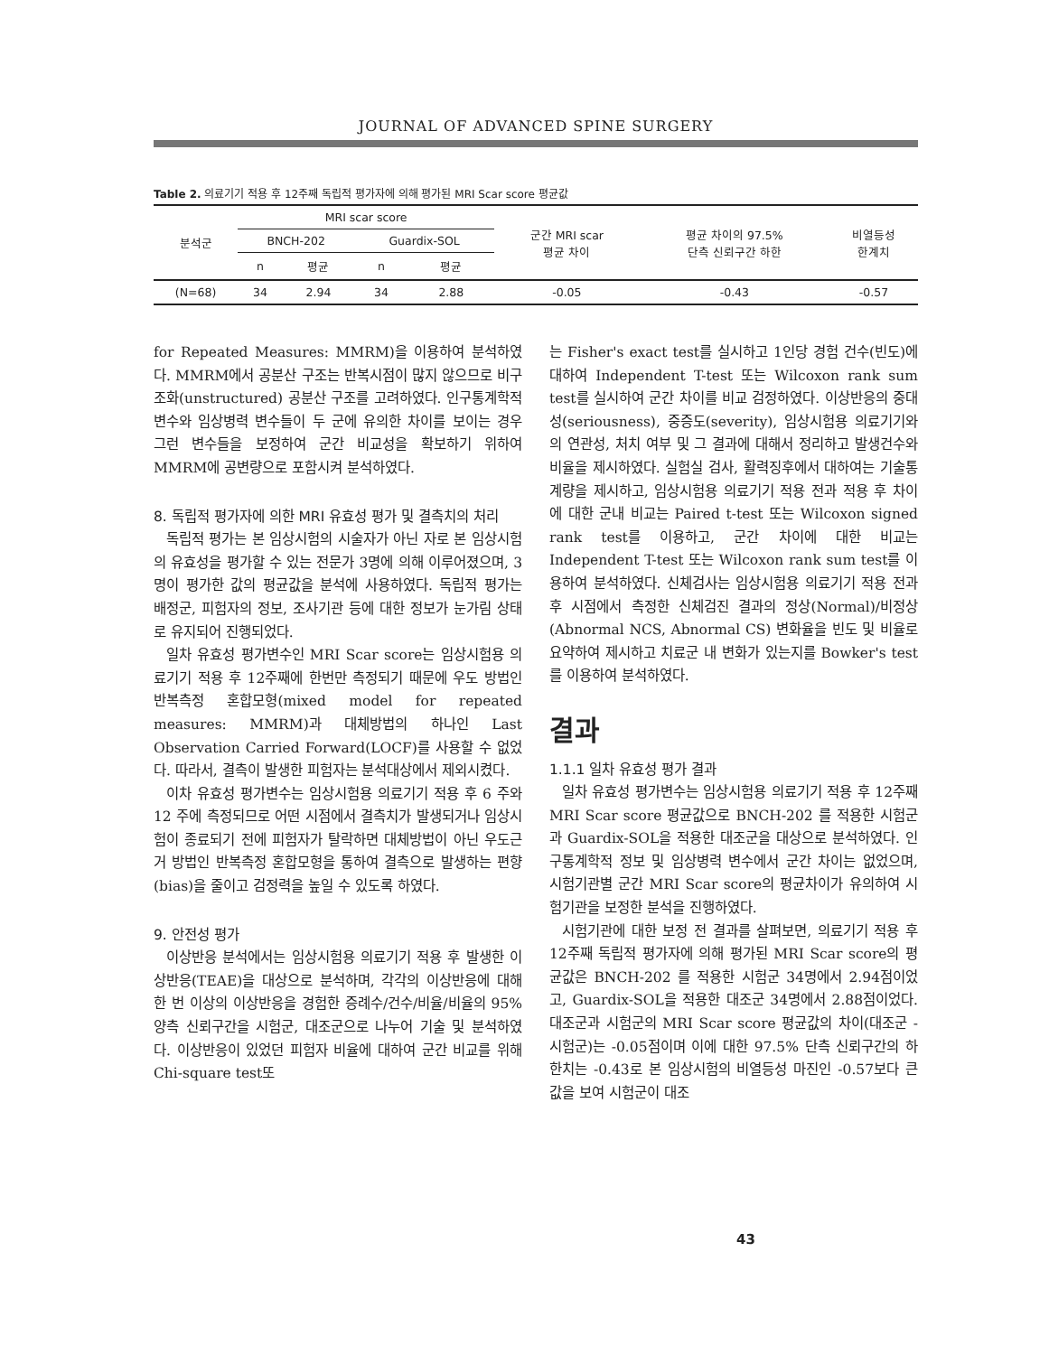JOURNAL OF ADVANCED SPINE SURGERY
Table 2. 의료기기 적용 후 12주째 독립적 평가자에 의해 평가된 MRI Scar score 평균값
| 분석군 | MRI scar score | | | | 군간 MRI scar 평균 차이 | 평균 차이의 97.5% 단측 신뢰구간 하한 | 비열등성 한계치 |
| --- | --- | --- | --- | --- | --- | --- | --- |
| | BNCH-202 | | Guardix-SOL | | | | |
| | n | 평균 | n | 평균 | | | |
| (N=68) | 34 | 2.94 | 34 | 2.88 | -0.05 | -0.43 | -0.57 |
for Repeated Measures: MMRM)을 이용하여 분석하였다. MMRM에서 공분산 구조는 반복시점이 많지 않으므로 비구조화(unstructured) 공분산 구조를 고려하였다. 인구통계학적 변수와 임상병력 변수들이 두 군에 유의한 차이를 보이는 경우 그런 변수들을 보정하여 군간 비교성을 확보하기 위하여 MMRM에 공변량으로 포함시켜 분석하였다.
8. 독립적 평가자에 의한 MRI 유효성 평가 및 결측치의 처리
독립적 평가는 본 임상시험의 시술자가 아닌 자로 본 임상시험의 유효성을 평가할 수 있는 전문가 3명에 의해 이루어졌으며, 3명이 평가한 값의 평균값을 분석에 사용하였다. 독립적 평가는 배정군, 피험자의 정보, 조사기관 등에 대한 정보가 눈가림 상태로 유지되어 진행되었다.
일차 유효성 평가변수인 MRI Scar score는 임상시험용 의료기기 적용 후 12주째에 한번만 측정되기 때문에 우도 방법인 반복측정 혼합모형(mixed model for repeated measures: MMRM)과 대체방법의 하나인 Last Observation Carried Forward(LOCF)를 사용할 수 없었다. 따라서, 결측이 발생한 피험자는 분석대상에서 제외시켰다.
이차 유효성 평가변수는 임상시험용 의료기기 적용 후 6 주와 12 주에 측정되므로 어떤 시점에서 결측치가 발생되거나 임상시험이 종료되기 전에 피험자가 탈락하면 대체방법이 아닌 우도근거 방법인 반복측정 혼합모형을 통하여 결측으로 발생하는 편향(bias)을 줄이고 검정력을 높일 수 있도록 하였다.
9. 안전성 평가
이상반응 분석에서는 임상시험용 의료기기 적용 후 발생한 이상반응(TEAE)을 대상으로 분석하며, 각각의 이상반응에 대해 한 번 이상의 이상반응을 경험한 증례수/건수/비율/비율의 95% 양측 신뢰구간을 시험군, 대조군으로 나누어 기술 및 분석하였다. 이상반응이 있었던 피험자 비율에 대하여 군간 비교를 위해 Chi-square test또
는 Fisher's exact test를 실시하고 1인당 경험 건수(빈도)에 대하여 Independent T-test 또는 Wilcoxon rank sum test를 실시하여 군간 차이를 비교 검정하였다. 이상반응의 중대성(seriousness), 중증도(severity), 임상시험용 의료기기와의 연관성, 처치 여부 및 그 결과에 대해서 정리하고 발생건수와 비율을 제시하였다. 실험실 검사, 활력징후에서 대하여는 기술통계량을 제시하고, 임상시험용 의료기기 적용 전과 적용 후 차이에 대한 군내 비교는 Paired t-test 또는 Wilcoxon signed rank test를 이용하고, 군간 차이에 대한 비교는 Independent T-test 또는 Wilcoxon rank sum test를 이용하여 분석하였다. 신체검사는 임상시험용 의료기기 적용 전과 후 시점에서 측정한 신체검진 결과의 정상(Normal)/비정상(Abnormal NCS, Abnormal CS) 변화율을 빈도 및 비율로 요약하여 제시하고 치료군 내 변화가 있는지를 Bowker's test를 이용하여 분석하였다.
결과
1.1.1 일차 유효성 평가 결과
일차 유효성 평가변수는 임상시험용 의료기기 적용 후 12주째 MRI Scar score 평균값으로 BNCH-202 를 적용한 시험군과 Guardix-SOL을 적용한 대조군을 대상으로 분석하였다. 인구통계학적 정보 및 임상병력 변수에서 군간 차이는 없었으며, 시험기관별 군간 MRI Scar score의 평균차이가 유의하여 시험기관을 보정한 분석을 진행하였다.
시험기관에 대한 보정 전 결과를 살펴보면, 의료기기 적용 후 12주째 독립적 평가자에 의해 평가된 MRI Scar score의 평균값은 BNCH-202 를 적용한 시험군 34명에서 2.94점이었고, Guardix-SOL을 적용한 대조군 34명에서 2.88점이었다. 대조군과 시험군의 MRI Scar score 평균값의 차이(대조군 - 시험군)는 -0.05점이며 이에 대한 97.5% 단측 신뢰구간의 하한치는 -0.43로 본 임상시험의 비열등성 마진인 -0.57보다 큰 값을 보여 시험군이 대조
43